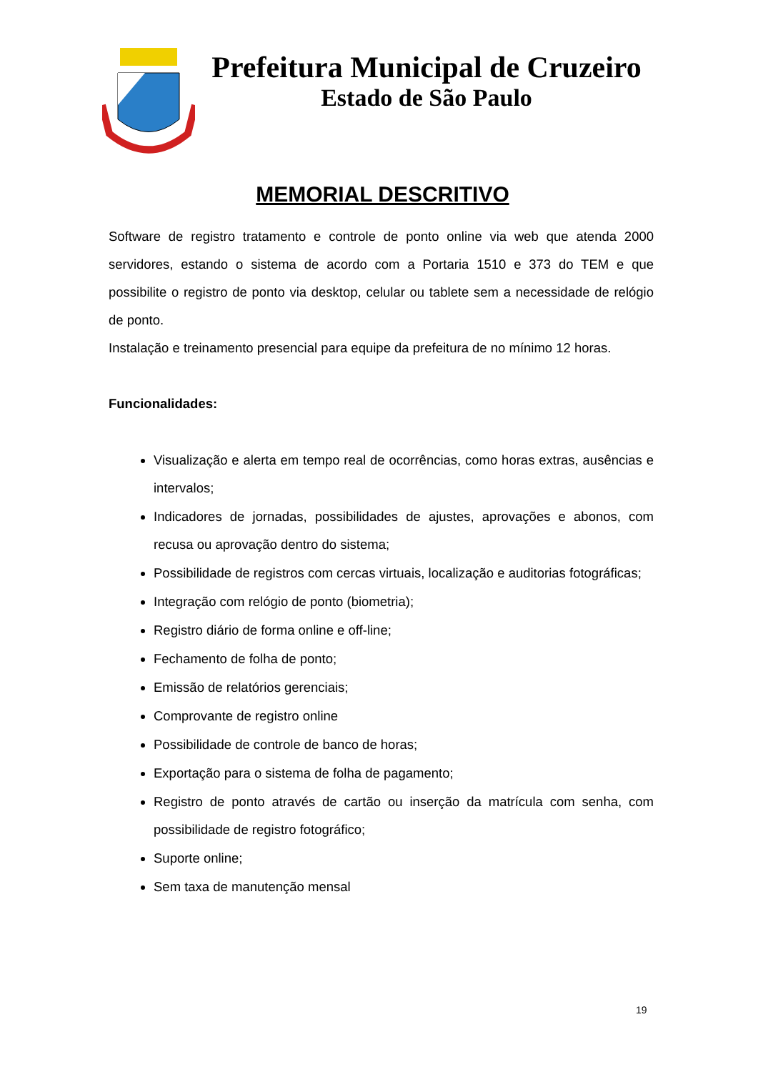Prefeitura Municipal de Cruzeiro
Estado de São Paulo
MEMORIAL DESCRITIVO
Software de registro tratamento e controle de ponto online via web que atenda 2000 servidores, estando o sistema de acordo com a Portaria 1510 e 373 do TEM e que possibilite o registro de ponto via desktop, celular ou tablete sem a necessidade de relógio de ponto.
Instalação e treinamento presencial para equipe da prefeitura de no mínimo 12 horas.
Funcionalidades:
Visualização e alerta em tempo real de ocorrências, como horas extras, ausências e intervalos;
Indicadores de jornadas, possibilidades de ajustes, aprovações e abonos, com recusa ou aprovação dentro do sistema;
Possibilidade de registros com cercas virtuais, localização e auditorias fotográficas;
Integração com relógio de ponto (biometria);
Registro diário de forma online e off-line;
Fechamento de folha de ponto;
Emissão de relatórios gerenciais;
Comprovante de registro online
Possibilidade de controle de banco de horas;
Exportação para o sistema de folha de pagamento;
Registro de ponto através de cartão ou inserção da matrícula com senha, com possibilidade de registro fotográfico;
Suporte online;
Sem taxa de manutenção mensal
19